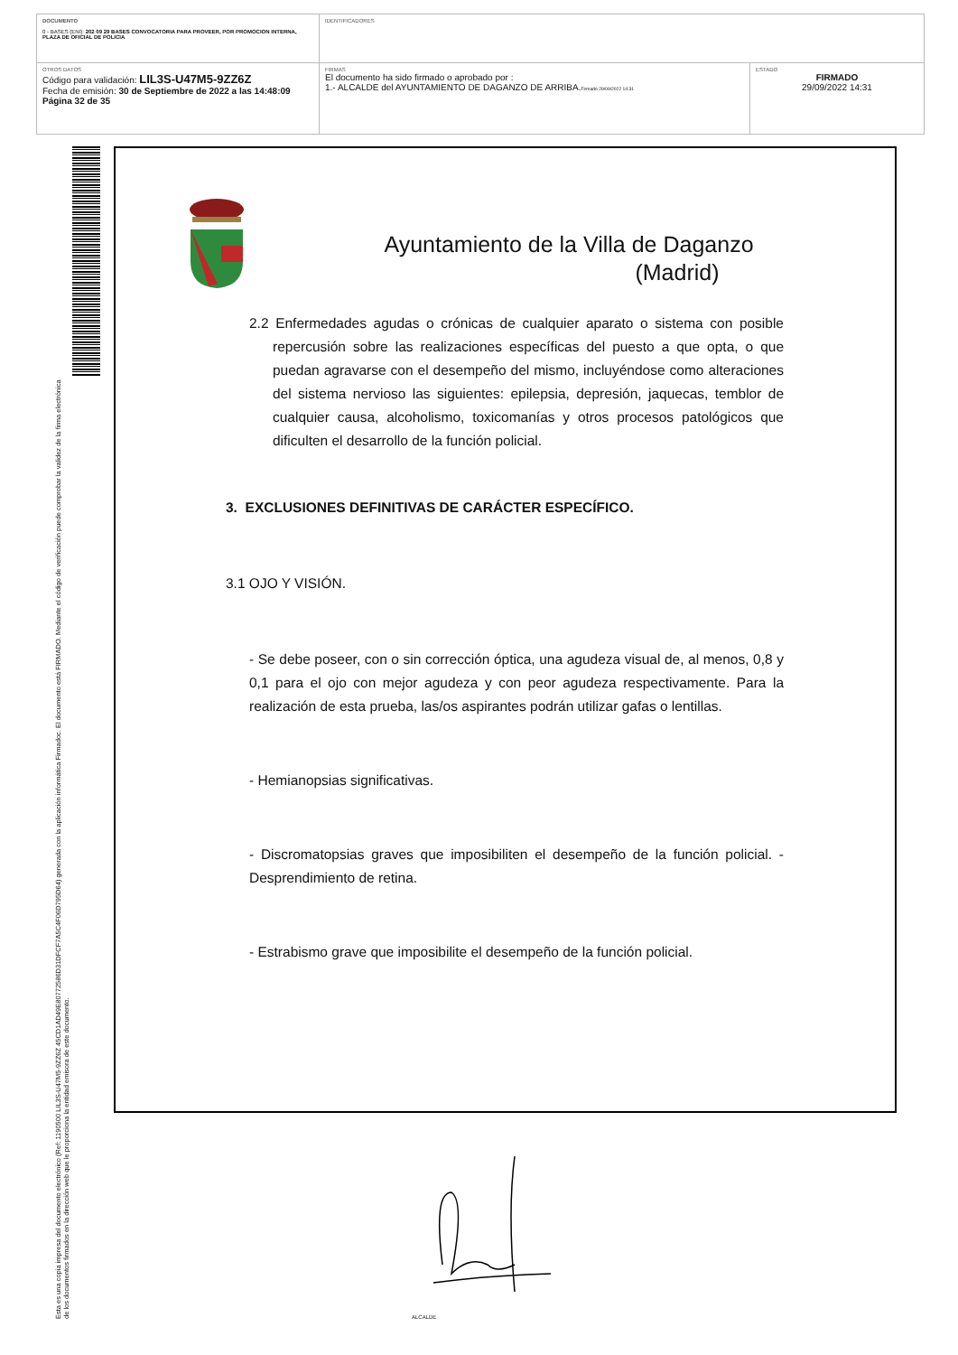| DOCUMENTO 0 - BASES (ENI): 202 09 29 BASES CONVOCATORIA PARA PROVEER, POR PROMOCION INTERNA, PLAZA DE OFICIAL DE POLICIA | IDENTIFICADORES | |
| OTROS DATOS Código para validación: LIL3S-U47M5-9ZZ6Z Fecha de emisión: 30 de Septiembre de 2022 a las 14:48:09 Página 32 de 35 | FIRMAS El documento ha sido firmado o aprobado por : 1.- ALCALDE del AYUNTAMIENTO DE DAGANZO DE ARRIBA. Firmado 29/09/2022 14:31 | ESTADO FIRMADO 29/09/2022 14:31 |
Esta es una copia impresa del documento electrónico (Ref: 1190500 LIL3S-U47M5-9ZZ6Z 45CD1AD49E80772586D31DFCF7A5C4F06D795D64) generada con la aplicación informática Firmadoc. El documento está FIRMADO. Mediante el código de verificación puede comprobar la validez de la firma electrónica de los documentos firmados en la dirección web que le proporciona la entidad emisora de este documento.
Ayuntamiento de la Villa de Daganzo
(Madrid)
2.2 Enfermedades agudas o crónicas de cualquier aparato o sistema con posible repercusión sobre las realizaciones específicas del puesto a que opta, o que puedan agravarse con el desempeño del mismo, incluyéndose como alteraciones del sistema nervioso las siguientes: epilepsia, depresión, jaquecas, temblor de cualquier causa, alcoholismo, toxicomanías y otros procesos patológicos que dificulten el desarrollo de la función policial.
3. EXCLUSIONES DEFINITIVAS DE CARÁCTER ESPECÍFICO.
3.1 OJO Y VISIÓN.
- Se debe poseer, con o sin corrección óptica, una agudeza visual de, al menos, 0,8 y 0,1 para el ojo con mejor agudeza y con peor agudeza respectivamente. Para la realización de esta prueba, las/os aspirantes podrán utilizar gafas o lentillas.
- Hemianopsias significativas.
- Discromatopsias graves que imposibiliten el desempeño de la función policial. - Desprendimiento de retina.
- Estrabismo grave que imposibilite el desempeño de la función policial.
ALCALDE